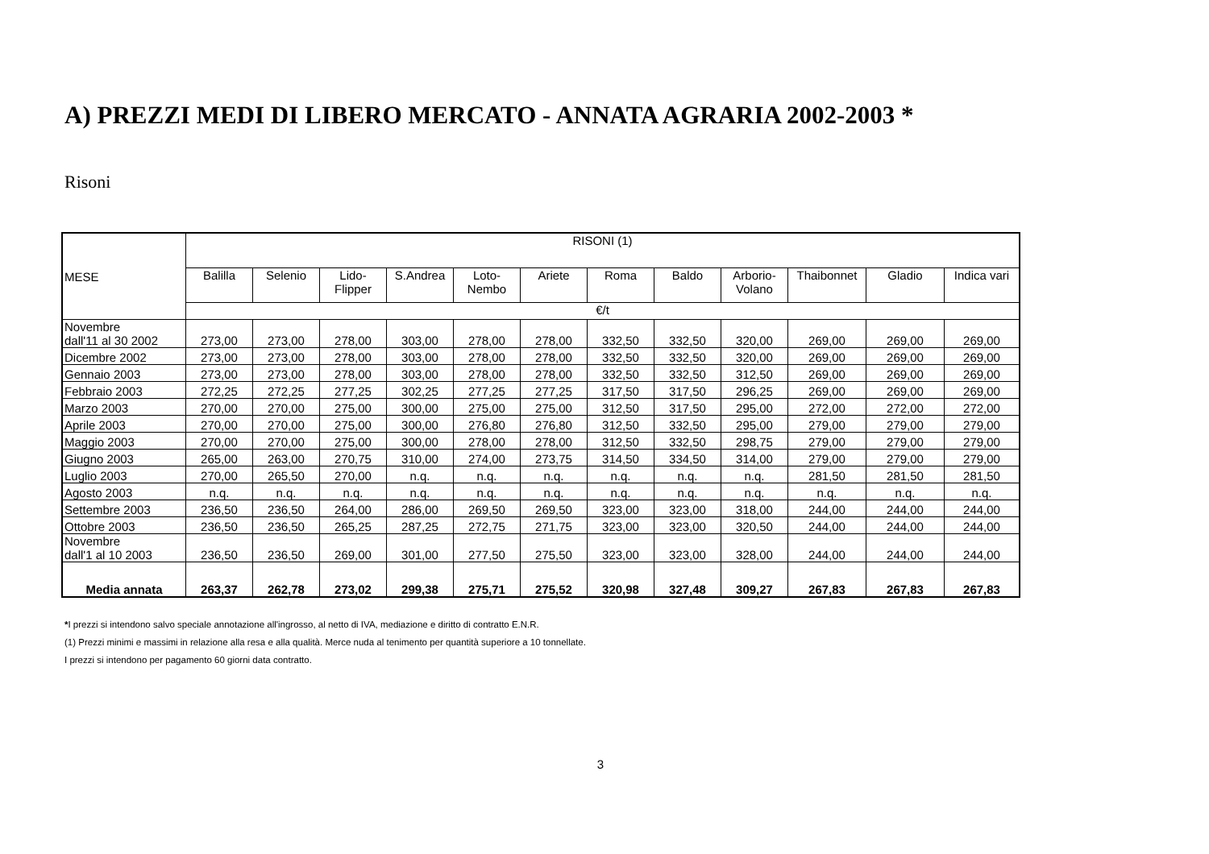A) PREZZI MEDI DI LIBERO MERCATO - ANNATA AGRARIA 2002-2003 *
Risoni
| MESE | RISONI (1) | | | | | | | | | | | |
| | Balilla | Selenio | Lido- Flipper | S.Andrea | Loto- Nembo | Ariete | Roma | Baldo | Arborio- Volano | Thaibonnet | Gladio | Indica vari |
| | €/t | | | | | | | | | | | |
| Novembre dall'11 al 30 2002 | 273,00 | 273,00 | 278,00 | 303,00 | 278,00 | 278,00 | 332,50 | 332,50 | 320,00 | 269,00 | 269,00 | 269,00 |
| Dicembre 2002 | 273,00 | 273,00 | 278,00 | 303,00 | 278,00 | 278,00 | 332,50 | 332,50 | 320,00 | 269,00 | 269,00 | 269,00 |
| Gennaio 2003 | 273,00 | 273,00 | 278,00 | 303,00 | 278,00 | 278,00 | 332,50 | 332,50 | 312,50 | 269,00 | 269,00 | 269,00 |
| Febbraio 2003 | 272,25 | 272,25 | 277,25 | 302,25 | 277,25 | 277,25 | 317,50 | 317,50 | 296,25 | 269,00 | 269,00 | 269,00 |
| Marzo 2003 | 270,00 | 270,00 | 275,00 | 300,00 | 275,00 | 275,00 | 312,50 | 317,50 | 295,00 | 272,00 | 272,00 | 272,00 |
| Aprile 2003 | 270,00 | 270,00 | 275,00 | 300,00 | 276,80 | 276,80 | 312,50 | 332,50 | 295,00 | 279,00 | 279,00 | 279,00 |
| Maggio 2003 | 270,00 | 270,00 | 275,00 | 300,00 | 278,00 | 278,00 | 312,50 | 332,50 | 298,75 | 279,00 | 279,00 | 279,00 |
| Giugno 2003 | 265,00 | 263,00 | 270,75 | 310,00 | 274,00 | 273,75 | 314,50 | 334,50 | 314,00 | 279,00 | 279,00 | 279,00 |
| Luglio 2003 | 270,00 | 265,50 | 270,00 | n.q. | n.q. | n.q. | n.q. | n.q. | n.q. | 281,50 | 281,50 | 281,50 |
| Agosto 2003 | n.q. | n.q. | n.q. | n.q. | n.q. | n.q. | n.q. | n.q. | n.q. | n.q. | n.q. | n.q. |
| Settembre 2003 | 236,50 | 236,50 | 264,00 | 286,00 | 269,50 | 269,50 | 323,00 | 323,00 | 318,00 | 244,00 | 244,00 | 244,00 |
| Ottobre 2003 | 236,50 | 236,50 | 265,25 | 287,25 | 272,75 | 271,75 | 323,00 | 323,00 | 320,50 | 244,00 | 244,00 | 244,00 |
| Novembre dall'1 al 10 2003 | 236,50 | 236,50 | 269,00 | 301,00 | 277,50 | 275,50 | 323,00 | 323,00 | 328,00 | 244,00 | 244,00 | 244,00 |
| Media annata | 263,37 | 262,78 | 273,02 | 299,38 | 275,71 | 275,52 | 320,98 | 327,48 | 309,27 | 267,83 | 267,83 | 267,83 |
*I prezzi si intendono salvo speciale annotazione all'ingrosso, al netto di IVA, mediazione e diritto di contratto E.N.R.
(1) Prezzi minimi e massimi in relazione alla resa e alla qualità. Merce nuda al tenimento per quantità superiore a 10 tonnellate.
I prezzi si intendono per pagamento 60 giorni data contratto.
3